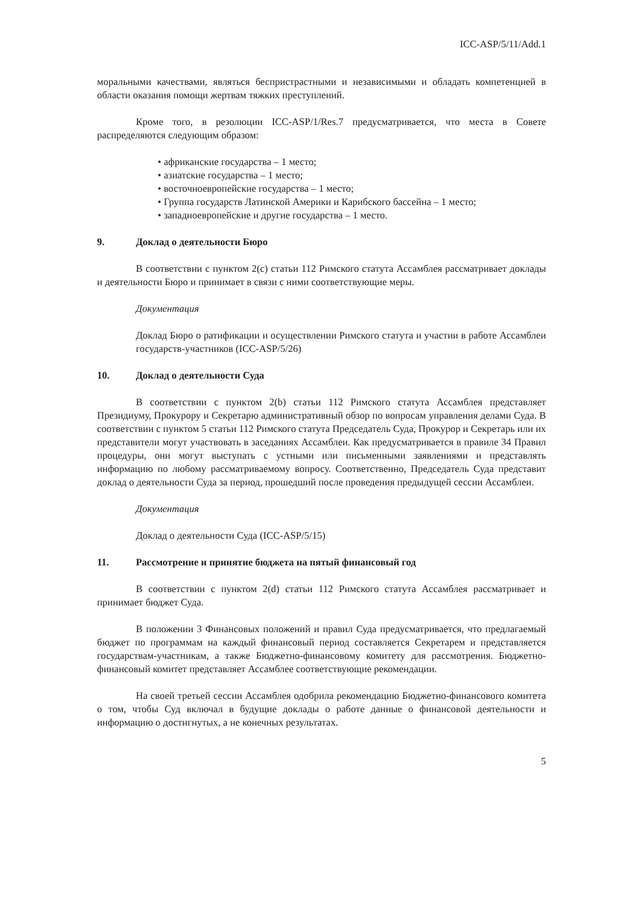ICC-ASP/5/11/Add.1
моральными качествами, являться беспристрастными и независимыми и обладать компетенцией в области оказания помощи жертвам тяжких преступлений.
Кроме того, в резолюции ICC-ASP/1/Res.7 предусматривается, что места в Совете распределяются следующим образом:
• африканские государства – 1 место;
• азиатские государства – 1 место;
• восточноевропейские государства – 1 место;
• Группа государств Латинской Америки и Карибского бассейна – 1 место;
• западноевропейские и другие государства – 1 место.
9. Доклад о деятельности Бюро
В соответствии с пунктом 2(c) статьи 112 Римского статута Ассамблея рассматривает доклады и деятельности Бюро и принимает в связи с ними соответствующие меры.
Документация
Доклад Бюро о ратификации и осуществлении Римского статута и участии в работе Ассамблеи государств-участников (ICC-ASP/5/26)
10. Доклад о деятельности Суда
В соответствии с пунктом 2(b) статьи 112 Римского статута Ассамблея представляет Президиуму, Прокурору и Секретарю административный обзор по вопросам управления делами Суда. В соответствии с пунктом 5 статьи 112 Римского статута Председатель Суда, Прокурор и Секретарь или их представители могут участвовать в заседаниях Ассамблеи. Как предусматривается в правиле 34 Правил процедуры, они могут выступать с устными или письменными заявлениями и представлять информацию по любому рассматриваемому вопросу. Соответственно, Председатель Суда представит доклад о деятельности Суда за период, прошедший после проведения предыдущей сессии Ассамблеи.
Документация
Доклад о деятельности Суда (ICC-ASP/5/15)
11. Рассмотрение и принятие бюджета на пятый финансовый год
В соответствии с пунктом 2(d) статьи 112 Римского статута Ассамблея рассматривает и принимает бюджет Суда.
В положении 3 Финансовых положений и правил Суда предусматривается, что предлагаемый бюджет по программам на каждый финансовый период составляется Секретарем и представляется государствам-участникам, а также Бюджетно-финансовому комитету для рассмотрения. Бюджетно-финансовый комитет представляет Ассамблее соответствующие рекомендации.
На своей третьей сессии Ассамблея одобрила рекомендацию Бюджетно-финансового комитета о том, чтобы Суд включал в будущие доклады о работе данные о финансовой деятельности и информацию о достигнутых, а не конечных результатах.
5